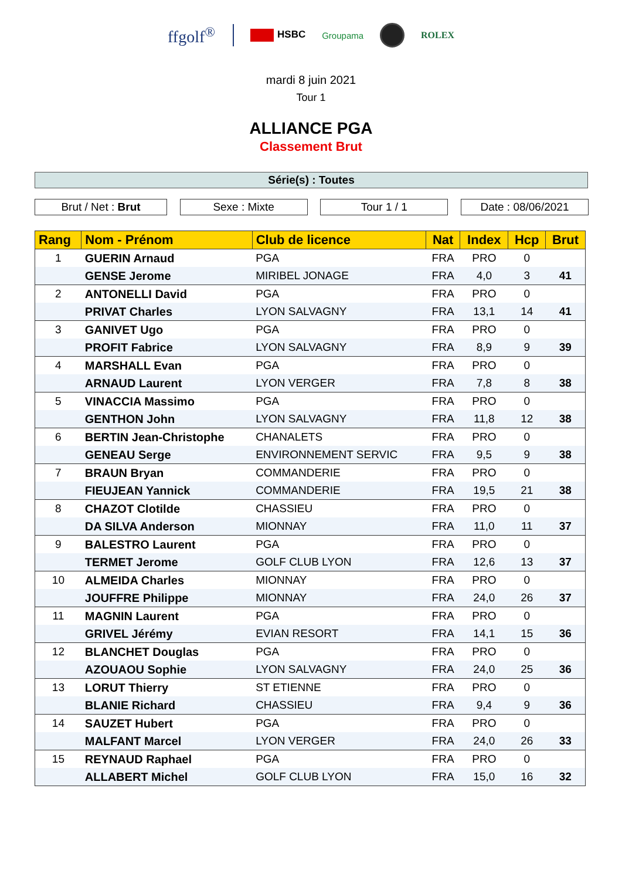ffgolf<sup>®</sup>
HSBC Groupama ROLEX
mardi 8 juin 2021
Tour 1
ALLIANCE PGA
Classement Brut
Série(s) : Toutes
Brut / Net : Brut Sexe : Mixte Tour 1 / 1 Date : 08/06/2021
| Rang | Nom - Prénom | Club de licence | Nat | Index | Hcp | Brut |
| --- | --- | --- | --- | --- | --- | --- |
| 1 | GUERIN Arnaud | PGA | FRA | PRO | 0 | |
| | GENSE Jerome | MIRIBEL JONAGE | FRA | 4,0 | 3 | 41 |
| 2 | ANTONELLI David | PGA | FRA | PRO | 0 | |
| | PRIVAT Charles | LYON SALVAGNY | FRA | 13,1 | 14 | 41 |
| 3 | GANIVET Ugo | PGA | FRA | PRO | 0 | |
| | PROFIT Fabrice | LYON SALVAGNY | FRA | 8,9 | 9 | 39 |
| 4 | MARSHALL Evan | PGA | FRA | PRO | 0 | |
| | ARNAUD Laurent | LYON VERGER | FRA | 7,8 | 8 | 38 |
| 5 | VINACCIA Massimo | PGA | FRA | PRO | 0 | |
| | GENTHON John | LYON SALVAGNY | FRA | 11,8 | 12 | 38 |
| 6 | BERTIN Jean-Christophe | CHANALETS | FRA | PRO | 0 | |
| | GENEAU Serge | ENVIRONNEMENT SERVIC | FRA | 9,5 | 9 | 38 |
| 7 | BRAUN Bryan | COMMANDERIE | FRA | PRO | 0 | |
| | FIEUJEAN Yannick | COMMANDERIE | FRA | 19,5 | 21 | 38 |
| 8 | CHAZOT Clotilde | CHASSIEU | FRA | PRO | 0 | |
| | DA SILVA Anderson | MIONNAY | FRA | 11,0 | 11 | 37 |
| 9 | BALESTRO Laurent | PGA | FRA | PRO | 0 | |
| | TERMET Jerome | GOLF CLUB LYON | FRA | 12,6 | 13 | 37 |
| 10 | ALMEIDA Charles | MIONNAY | FRA | PRO | 0 | |
| | JOUFFRE Philippe | MIONNAY | FRA | 24,0 | 26 | 37 |
| 11 | MAGNIN Laurent | PGA | FRA | PRO | 0 | |
| | GRIVEL Jérémy | EVIAN RESORT | FRA | 14,1 | 15 | 36 |
| 12 | BLANCHET Douglas | PGA | FRA | PRO | 0 | |
| | AZOUAOU Sophie | LYON SALVAGNY | FRA | 24,0 | 25 | 36 |
| 13 | LORUT Thierry | ST ETIENNE | FRA | PRO | 0 | |
| | BLANIE Richard | CHASSIEU | FRA | 9,4 | 9 | 36 |
| 14 | SAUZET Hubert | PGA | FRA | PRO | 0 | |
| | MALFANT Marcel | LYON VERGER | FRA | 24,0 | 26 | 33 |
| 15 | REYNAUD Raphael | PGA | FRA | PRO | 0 | |
| | ALLABERT Michel | GOLF CLUB LYON | FRA | 15,0 | 16 | 32 |